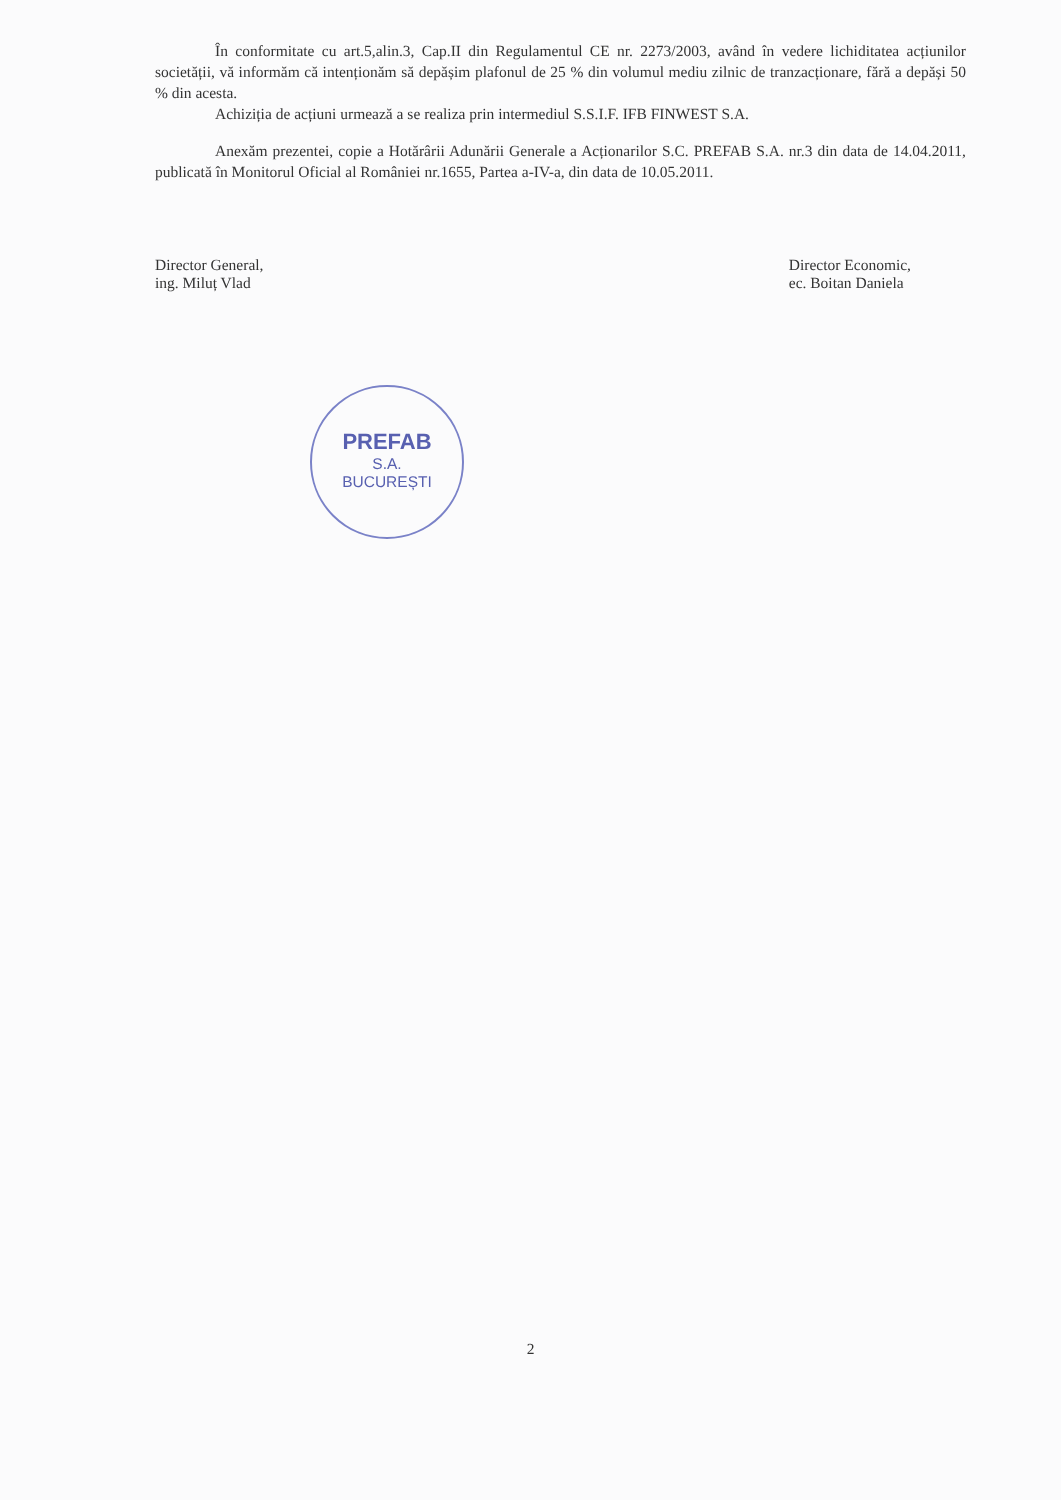În conformitate cu art.5,alin.3, Cap.II din Regulamentul CE nr. 2273/2003, având în vedere lichiditatea acțiunilor societății, vă informăm că intenționăm să depășim plafonul de 25 % din volumul mediu zilnic de tranzacționare, fără a depăși 50 % din acesta.
Achiziția de acțiuni urmează a se realiza prin intermediul S.S.I.F. IFB FINWEST S.A.
Anexăm prezentei, copie a Hotărârii Adunării Generale a Acționarilor S.C. PREFAB S.A. nr.3 din data de 14.04.2011, publicată în Monitorul Oficial al României nr.1655, Partea a-IV-a, din data de 10.05.2011.
Director General,
ing. Miluț Vlad
Director Economic,
ec. Boitan Daniela
PREFAB
S.A.
BUCUREȘTI
2